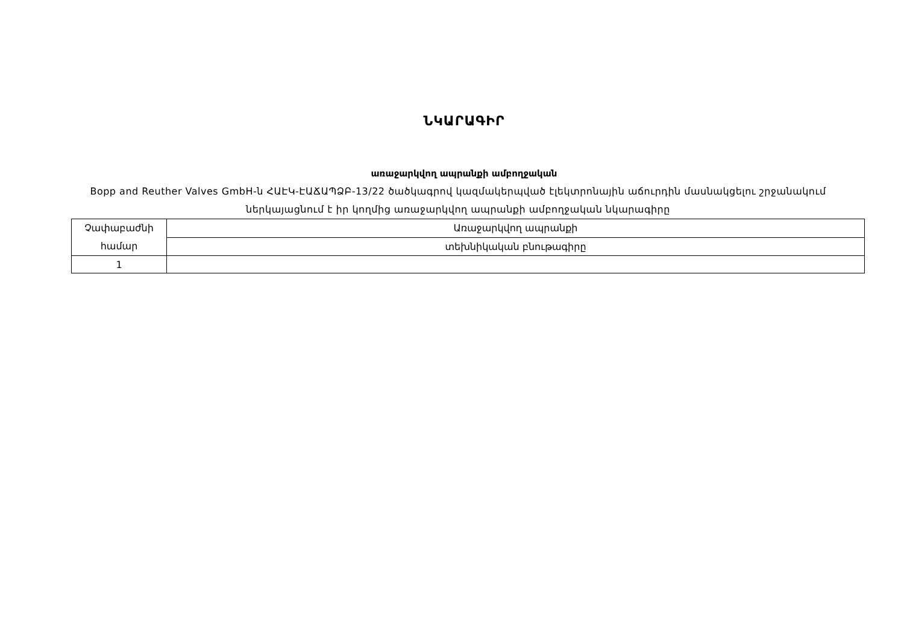ՆԿԱՐԱԳԻՐ
առաջարկվող ապրանքի ամբողջական
Bopp and Reuther Valves GmbH-ն ՀԱԷԿ-ԷԱՃԱՊՁԲ-13/22 ծածկագրով կազմակերպված էլեկտրոնային աճուրդին մասնակցելու շրջանակում ներկայացնում է իր կողմից առաջարկվող ապրանքի ամբողջական նկարագիրը
| Չափաբաժնի համար | Առաջարկվող ապրանքի |
| | տեխնիկական բնութագիրը |
| 1 | |